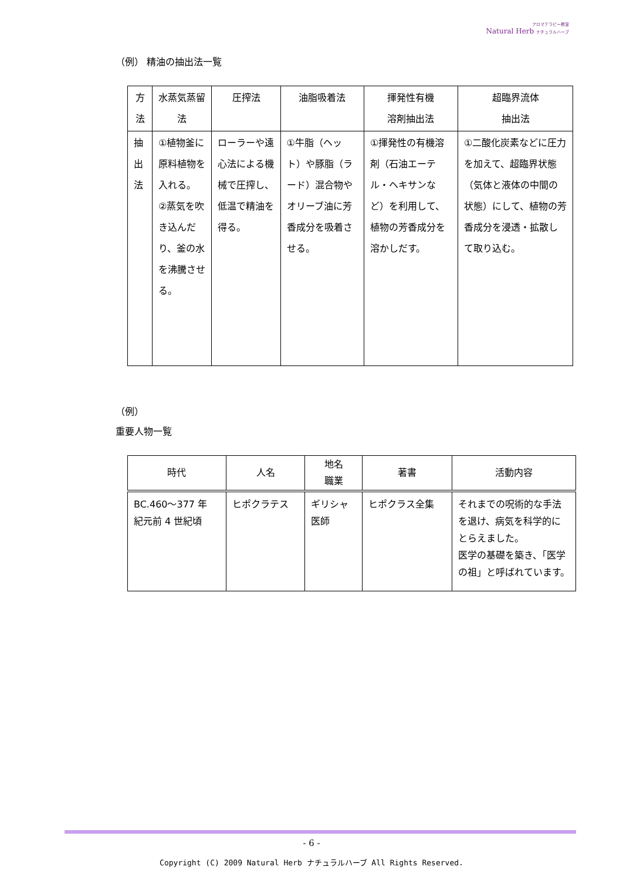アロマテラピー教室
Natural Herb ナチュラルハーブ
（例） 精油の抽出法一覧
| 方法 | 水蒸気蒸留法 | 圧搾法 | 油脂吸着法 | 揮発性有機 溶剤抽出法 | 超臨界流体 抽出法 |
| --- | --- | --- | --- | --- | --- |
| 抽出法 | ①植物釜に原料植物を入れる。 ②蒸気を吹き込んだり、釜の水を沸騰させる。 | ローラーや遠心法による機械で圧搾し、低温で精油を得る。 | ①牛脂（ヘット）や豚脂（ラード）混合物やオリーブ油に芳香成分を吸着させる。 | ①揮発性の有機溶剤（石油エーテル・ヘキサンなど）を利用して、植物の芳香成分を溶かしだす。 | ①二酸化炭素などに圧力を加えて、超臨界状態（気体と液体の中間の状態）にして、植物の芳香成分を浸透・拡散して取り込む。 |
（例）
重要人物一覧
| 時代 | 人名 | 地名 職業 | 著書 | 活動内容 |
| --- | --- | --- | --- | --- |
| BC.460～377 年 紀元前 4 世紀頃 | ヒポクラテス | ギリシャ 医師 | ヒポクラス全集 | それまでの呪術的な手法を退け、病気を科学的にとらえました。 医学の基礎を築き、「医学の祖」と呼ばれています。 |
- 6 -
Copyright (C) 2009 Natural Herb ナチュラルハーブ All Rights Reserved.